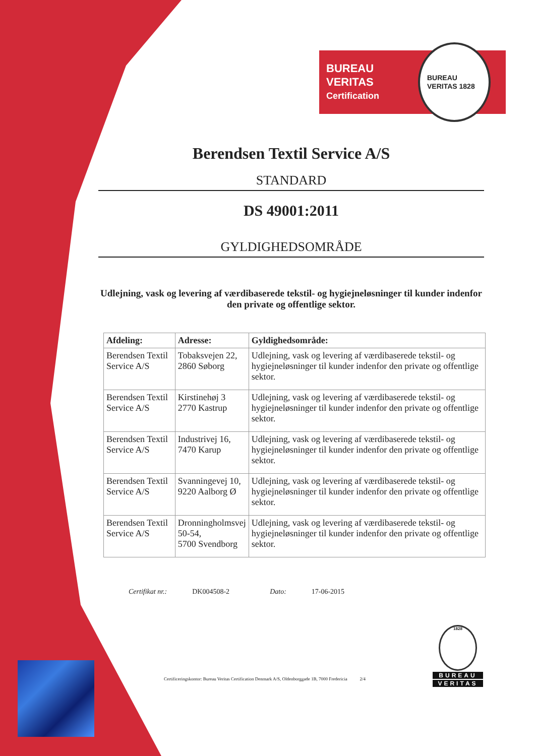BUREAU VERITAS
Certification
BUREAU VERITAS 1828
Berendsen Textil Service A/S
STANDARD
DS 49001:2011
GYLDIGHEDSOMRÅDE
Udlejning, vask og levering af værdibaserede tekstil- og hygiejneløsninger til kunder indenfor den private og offentlige sektor.
| Afdeling: | Adresse: | Gyldighedsområde: |
| --- | --- | --- |
| Berendsen Textil Service A/S | Tobaksvejen 22, 2860 Søborg | Udlejning, vask og levering af værdibaserede tekstil- og hygiejneløsninger til kunder indenfor den private og offentlige sektor. |
| Berendsen Textil Service A/S | Kirstinehøj 3 2770 Kastrup | Udlejning, vask og levering af værdibaserede tekstil- og hygiejneløsninger til kunder indenfor den private og offentlige sektor. |
| Berendsen Textil Service A/S | Industrivej 16, 7470 Karup | Udlejning, vask og levering af værdibaserede tekstil- og hygiejneløsninger til kunder indenfor den private og offentlige sektor. |
| Berendsen Textil Service A/S | Svanningevej 10, 9220 Aalborg Ø | Udlejning, vask og levering af værdibaserede tekstil- og hygiejneløsninger til kunder indenfor den private og offentlige sektor. |
| Berendsen Textil Service A/S | Dronningholmsvej 50-54, 5700 Svendborg | Udlejning, vask og levering af værdibaserede tekstil- og hygiejneløsninger til kunder indenfor den private og offentlige sektor. |
Certifikat nr.: DK004508-2 Dato: 17-06-2015
Certificeringskontor: Bureau Veritas Certification Denmark A/S, Oldenborggade 1B, 7000 Fredericia 2/4
1828
BUREAU
VERITAS